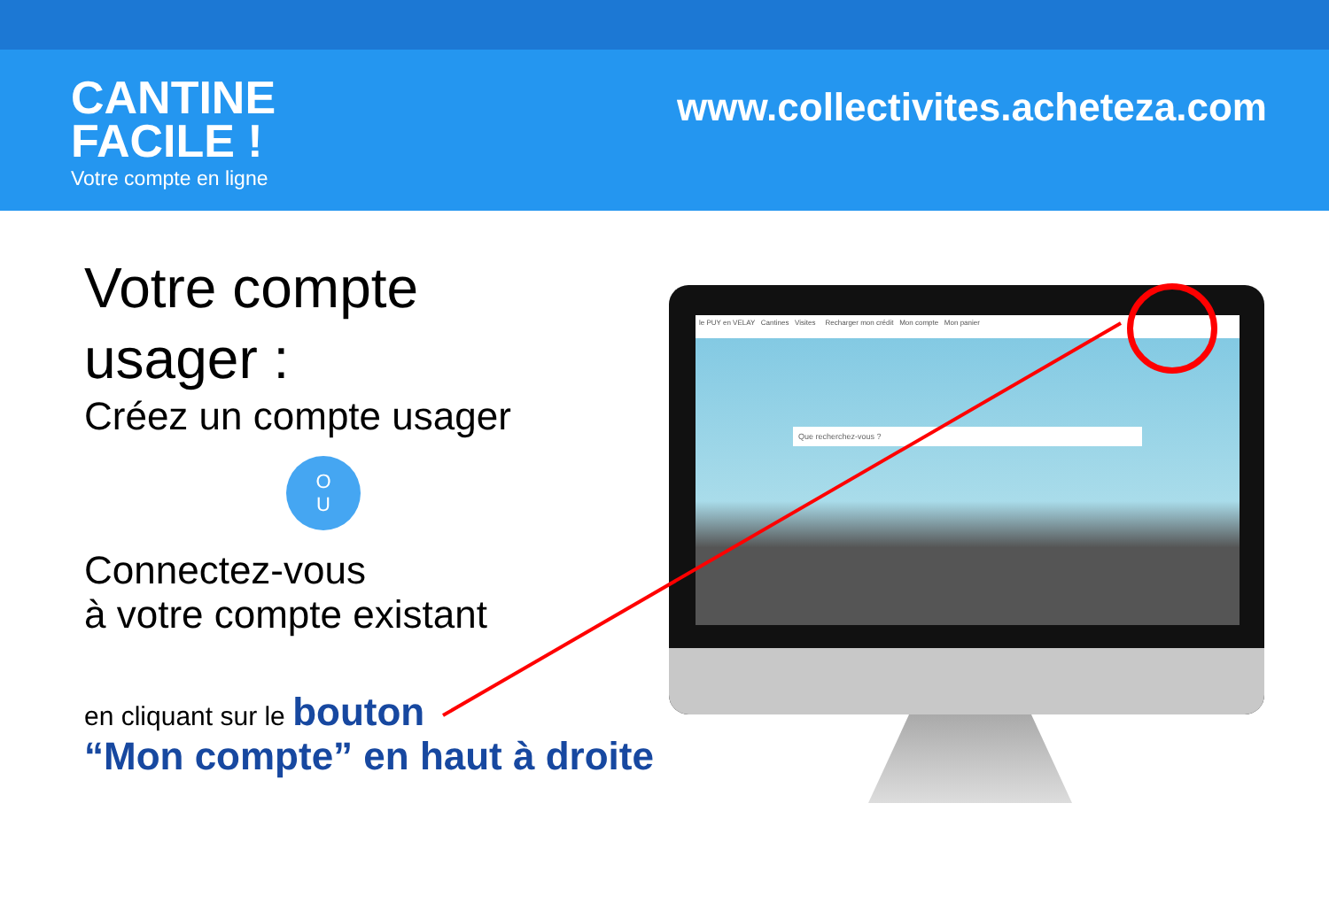CANTINE
FACILE !
Votre compte en ligne
www.collectivites.acheteza.com
Votre compte
usager :
Créez un compte usager
O
U
Connectez-vous
à votre compte existant
en cliquant sur le bouton
“Mon compte” en haut à droite
le PUY en VELAY Cantines Visites Recharger mon crédit Mon compte Mon panier
Que recherchez-vous ?